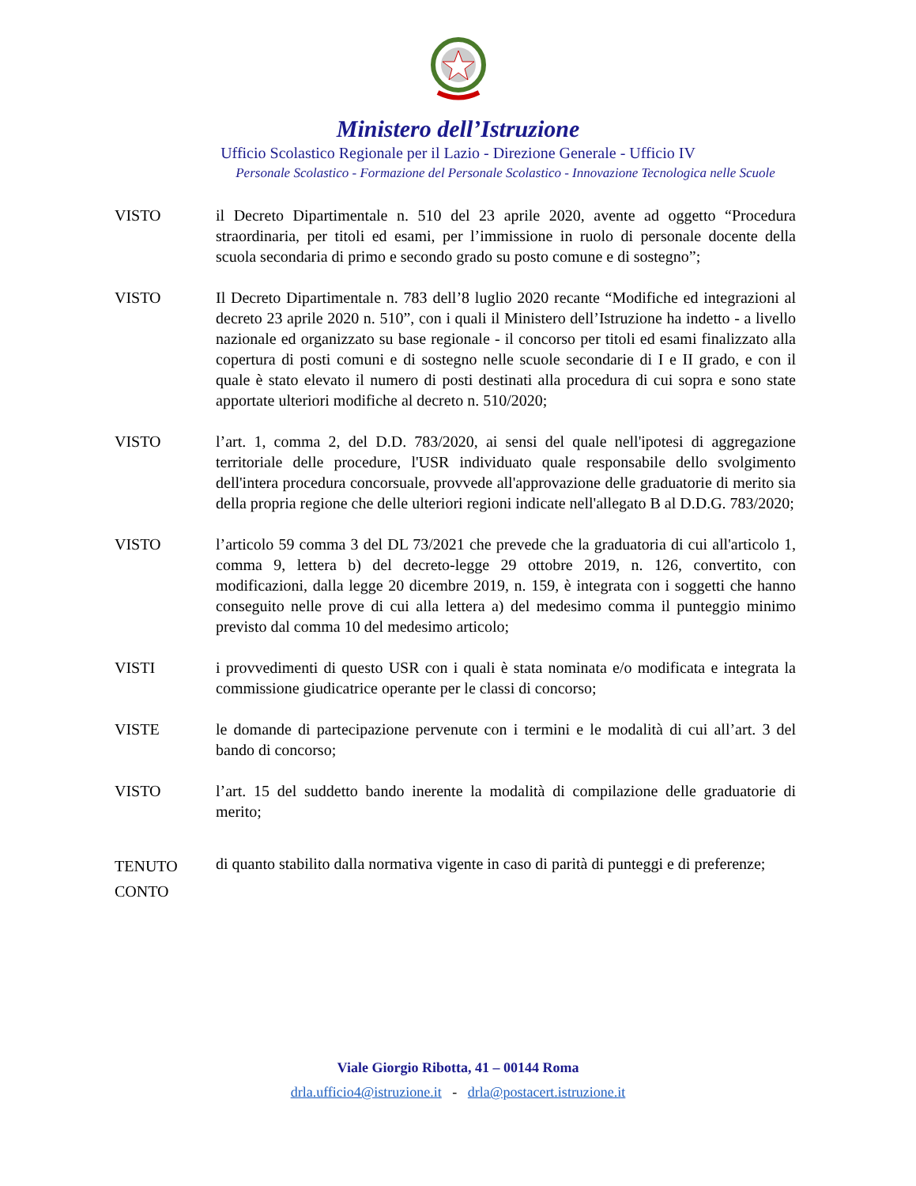Ministero dell’Istruzione
Ufficio Scolastico Regionale per il Lazio - Direzione Generale - Ufficio IV
Personale Scolastico - Formazione del Personale Scolastico - Innovazione Tecnologica nelle Scuole
VISTO il Decreto Dipartimentale n. 510 del 23 aprile 2020, avente ad oggetto “Procedura straordinaria, per titoli ed esami, per l’immissione in ruolo di personale docente della scuola secondaria di primo e secondo grado su posto comune e di sostegno”;
VISTO Il Decreto Dipartimentale n. 783 dell’8 luglio 2020 recante “Modifiche ed integrazioni al decreto 23 aprile 2020 n. 510”, con i quali il Ministero dell’Istruzione ha indetto - a livello nazionale ed organizzato su base regionale - il concorso per titoli ed esami finalizzato alla copertura di posti comuni e di sostegno nelle scuole secondarie di I e II grado, e con il quale è stato elevato il numero di posti destinati alla procedura di cui sopra e sono state apportate ulteriori modifiche al decreto n. 510/2020;
VISTO l’art. 1, comma 2, del D.D. 783/2020, ai sensi del quale nell'ipotesi di aggregazione territoriale delle procedure, l'USR individuato quale responsabile dello svolgimento dell'intera procedura concorsuale, provvede all'approvazione delle graduatorie di merito sia della propria regione che delle ulteriori regioni indicate nell'allegato B al D.D.G. 783/2020;
VISTO l’articolo 59 comma 3 del DL 73/2021 che prevede che la graduatoria di cui all'articolo 1, comma 9, lettera b) del decreto-legge 29 ottobre 2019, n. 126, convertito, con modificazioni, dalla legge 20 dicembre 2019, n. 159, è integrata con i soggetti che hanno conseguito nelle prove di cui alla lettera a) del medesimo comma il punteggio minimo previsto dal comma 10 del medesimo articolo;
VISTI i provvedimenti di questo USR con i quali è stata nominata e/o modificata e integrata la commissione giudicatrice operante per le classi di concorso;
VISTE le domande di partecipazione pervenute con i termini e le modalità di cui all’art. 3 del bando di concorso;
VISTO l’art. 15 del suddetto bando inerente la modalità di compilazione delle graduatorie di merito;
TENUTO CONTO
di quanto stabilito dalla normativa vigente in caso di parità di punteggi e di preferenze;
Viale Giorgio Ribotta, 41 – 00144 Roma
drla.ufficio4@istruzione.it - drla@postacert.istruzione.it